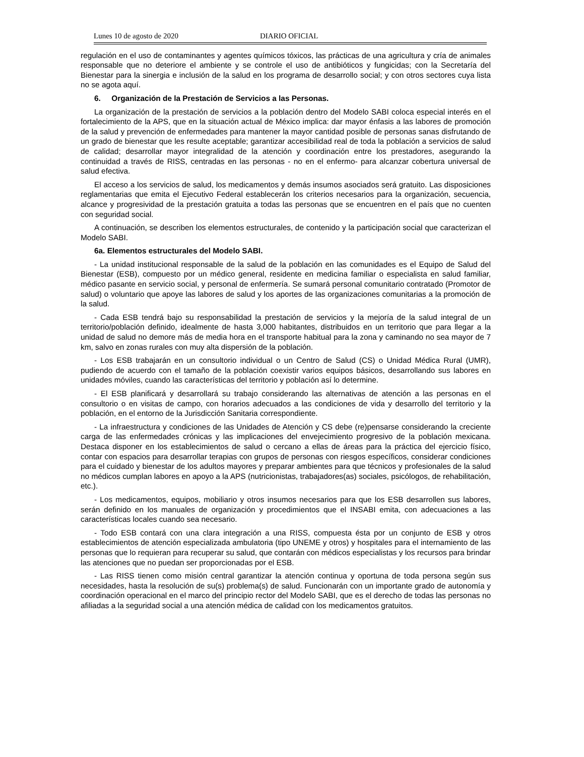Lunes 10 de agosto de 2020 DIARIO OFICIAL
regulación en el uso de contaminantes y agentes químicos tóxicos, las prácticas de una agricultura y cría de animales responsable que no deteriore el ambiente y se controle el uso de antibióticos y fungicidas; con la Secretaría del Bienestar para la sinergia e inclusión de la salud en los programa de desarrollo social; y con otros sectores cuya lista no se agota aquí.
6. Organización de la Prestación de Servicios a las Personas.
La organización de la prestación de servicios a la población dentro del Modelo SABI coloca especial interés en el fortalecimiento de la APS, que en la situación actual de México implica: dar mayor énfasis a las labores de promoción de la salud y prevención de enfermedades para mantener la mayor cantidad posible de personas sanas disfrutando de un grado de bienestar que les resulte aceptable; garantizar accesibilidad real de toda la población a servicios de salud de calidad; desarrollar mayor integralidad de la atención y coordinación entre los prestadores, asegurando la continuidad a través de RISS, centradas en las personas - no en el enfermo- para alcanzar cobertura universal de salud efectiva.
El acceso a los servicios de salud, los medicamentos y demás insumos asociados será gratuito. Las disposiciones reglamentarias que emita el Ejecutivo Federal establecerán los criterios necesarios para la organización, secuencia, alcance y progresividad de la prestación gratuita a todas las personas que se encuentren en el país que no cuenten con seguridad social.
A continuación, se describen los elementos estructurales, de contenido y la participación social que caracterizan el Modelo SABI.
6a. Elementos estructurales del Modelo SABI.
- La unidad institucional responsable de la salud de la población en las comunidades es el Equipo de Salud del Bienestar (ESB), compuesto por un médico general, residente en medicina familiar o especialista en salud familiar, médico pasante en servicio social, y personal de enfermería. Se sumará personal comunitario contratado (Promotor de salud) o voluntario que apoye las labores de salud y los aportes de las organizaciones comunitarias a la promoción de la salud.
- Cada ESB tendrá bajo su responsabilidad la prestación de servicios y la mejoría de la salud integral de un territorio/población definido, idealmente de hasta 3,000 habitantes, distribuidos en un territorio que para llegar a la unidad de salud no demore más de media hora en el transporte habitual para la zona y caminando no sea mayor de 7 km, salvo en zonas rurales con muy alta dispersión de la población.
- Los ESB trabajarán en un consultorio individual o un Centro de Salud (CS) o Unidad Médica Rural (UMR), pudiendo de acuerdo con el tamaño de la población coexistir varios equipos básicos, desarrollando sus labores en unidades móviles, cuando las características del territorio y población así lo determine.
- El ESB planificará y desarrollará su trabajo considerando las alternativas de atención a las personas en el consultorio o en visitas de campo, con horarios adecuados a las condiciones de vida y desarrollo del territorio y la población, en el entorno de la Jurisdicción Sanitaria correspondiente.
- La infraestructura y condiciones de las Unidades de Atención y CS debe (re)pensarse considerando la creciente carga de las enfermedades crónicas y las implicaciones del envejecimiento progresivo de la población mexicana. Destaca disponer en los establecimientos de salud o cercano a ellas de áreas para la práctica del ejercicio físico, contar con espacios para desarrollar terapias con grupos de personas con riesgos específicos, considerar condiciones para el cuidado y bienestar de los adultos mayores y preparar ambientes para que técnicos y profesionales de la salud no médicos cumplan labores en apoyo a la APS (nutricionistas, trabajadores(as) sociales, psicólogos, de rehabilitación, etc.).
- Los medicamentos, equipos, mobiliario y otros insumos necesarios para que los ESB desarrollen sus labores, serán definido en los manuales de organización y procedimientos que el INSABI emita, con adecuaciones a las características locales cuando sea necesario.
- Todo ESB contará con una clara integración a una RISS, compuesta ésta por un conjunto de ESB y otros establecimientos de atención especializada ambulatoria (tipo UNEME y otros) y hospitales para el internamiento de las personas que lo requieran para recuperar su salud, que contarán con médicos especialistas y los recursos para brindar las atenciones que no puedan ser proporcionadas por el ESB.
- Las RISS tienen como misión central garantizar la atención continua y oportuna de toda persona según sus necesidades, hasta la resolución de su(s) problema(s) de salud. Funcionarán con un importante grado de autonomía y coordinación operacional en el marco del principio rector del Modelo SABI, que es el derecho de todas las personas no afiliadas a la seguridad social a una atención médica de calidad con los medicamentos gratuitos.